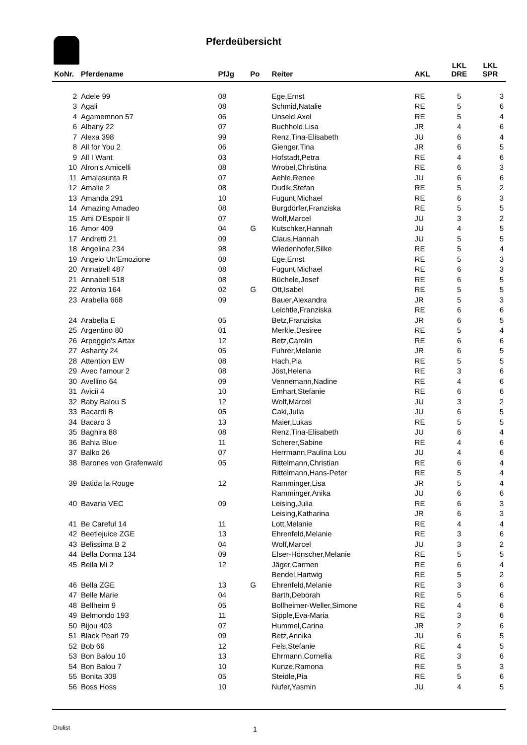Pferdeübersicht
| KoNr. | Pferdename | PfJg | Po | Reiter | AKL | LKL DRE | LKL SPR |
| --- | --- | --- | --- | --- | --- | --- | --- |
| 2 | Adele 99 | 08 | | Ege,Ernst | RE | 5 | 3 |
| 3 | Agali | 08 | | Schmid,Natalie | RE | 5 | 6 |
| 4 | Agamemnon 57 | 06 | | Unseld,Axel | RE | 5 | 4 |
| 6 | Albany 22 | 07 | | Buchhold,Lisa | JR | 4 | 6 |
| 7 | Alexa 398 | 99 | | Renz,Tina-Elisabeth | JU | 6 | 4 |
| 8 | All for You 2 | 06 | | Gienger,Tina | JR | 6 | 5 |
| 9 | All I Want | 03 | | Hofstadt,Petra | RE | 4 | 6 |
| 10 | Alron's Amicelli | 08 | | Wrobel,Christina | RE | 6 | 3 |
| 11 | Amalasunta R | 07 | | Aehle,Renee | JU | 6 | 6 |
| 12 | Amalie 2 | 08 | | Dudik,Stefan | RE | 5 | 2 |
| 13 | Amanda 291 | 10 | | Fugunt,Michael | RE | 6 | 3 |
| 14 | Amazing Amadeo | 08 | | Burgdörfer,Franziska | RE | 5 | 5 |
| 15 | Ami D'Espoir II | 07 | | Wolf,Marcel | JU | 3 | 2 |
| 16 | Amor 409 | 04 | G | Kutschker,Hannah | JU | 4 | 5 |
| 17 | Andretti 21 | 09 | | Claus,Hannah | JU | 5 | 5 |
| 18 | Angelina 234 | 98 | | Wiedenhofer,Silke | RE | 5 | 4 |
| 19 | Angelo Un'Emozione | 08 | | Ege,Ernst | RE | 5 | 3 |
| 20 | Annabell 487 | 08 | | Fugunt,Michael | RE | 6 | 3 |
| 21 | Annabell 518 | 08 | | Büchele,Josef | RE | 6 | 5 |
| 22 | Antonia 164 | 02 | G | Ott,Isabel | RE | 5 | 5 |
| 23 | Arabella 668 | 09 | | Bauer,Alexandra | JR | 5 | 3 |
| | | | | Leichtle,Franziska | RE | 6 | 6 |
| 24 | Arabella E | 05 | | Betz,Franziska | JR | 6 | 5 |
| 25 | Argentino 80 | 01 | | Merkle,Desiree | RE | 5 | 4 |
| 26 | Arpeggio's Artax | 12 | | Betz,Carolin | RE | 6 | 6 |
| 27 | Ashanty 24 | 05 | | Fuhrer,Melanie | JR | 6 | 5 |
| 28 | Attention EW | 08 | | Hach,Pia | RE | 5 | 5 |
| 29 | Avec l'amour 2 | 08 | | Jöst,Helena | RE | 3 | 6 |
| 30 | Avellino 64 | 09 | | Vennemann,Nadine | RE | 4 | 6 |
| 31 | Avicii 4 | 10 | | Emhart,Stefanie | RE | 6 | 6 |
| 32 | Baby Balou S | 12 | | Wolf,Marcel | JU | 3 | 2 |
| 33 | Bacardi B | 05 | | Caki,Julia | JU | 6 | 5 |
| 34 | Bacaro 3 | 13 | | Maier,Lukas | RE | 5 | 5 |
| 35 | Baghira 88 | 08 | | Renz,Tina-Elisabeth | JU | 6 | 4 |
| 36 | Bahia Blue | 11 | | Scherer,Sabine | RE | 4 | 6 |
| 37 | Balko 26 | 07 | | Herrmann,Paulina Lou | JU | 4 | 6 |
| 38 | Barones von Grafenwald | 05 | | Rittelmann,Christian | RE | 6 | 4 |
| | | | | Rittelmann,Hans-Peter | RE | 5 | 4 |
| 39 | Batida la Rouge | 12 | | Ramminger,Lisa | JR | 5 | 4 |
| | | | | Ramminger,Anika | JU | 6 | 6 |
| 40 | Bavaria VEC | 09 | | Leising,Julia | RE | 6 | 3 |
| | | | | Leising,Katharina | JR | 6 | 3 |
| 41 | Be Careful 14 | 11 | | Lott,Melanie | RE | 4 | 4 |
| 42 | Beetlejuice ZGE | 13 | | Ehrenfeld,Melanie | RE | 3 | 6 |
| 43 | Belissima B 2 | 04 | | Wolf,Marcel | JU | 3 | 2 |
| 44 | Bella Donna 134 | 09 | | Elser-Hönscher,Melanie | RE | 5 | 5 |
| 45 | Bella Mi 2 | 12 | | Jäger,Carmen | RE | 6 | 4 |
| | | | | Bendel,Hartwig | RE | 5 | 2 |
| 46 | Bella ZGE | 13 | G | Ehrenfeld,Melanie | RE | 3 | 6 |
| 47 | Belle Marie | 04 | | Barth,Deborah | RE | 5 | 6 |
| 48 | Bellheim 9 | 05 | | Bollheimer-Weller,Simone | RE | 4 | 6 |
| 49 | Belmondo 193 | 11 | | Sipple,Eva-Maria | RE | 3 | 6 |
| 50 | Bijou 403 | 07 | | Hummel,Carina | JR | 2 | 6 |
| 51 | Black Pearl 79 | 09 | | Betz,Annika | JU | 6 | 5 |
| 52 | Bob 66 | 12 | | Fels,Stefanie | RE | 4 | 5 |
| 53 | Bon Balou 10 | 13 | | Ehrmann,Cornelia | RE | 3 | 6 |
| 54 | Bon Balou 7 | 10 | | Kunze,Ramona | RE | 5 | 3 |
| 55 | Bonita 309 | 05 | | Steidle,Pia | RE | 5 | 6 |
| 56 | Boss Hoss | 10 | | Nufer,Yasmin | JU | 4 | 5 |
Drulist 1